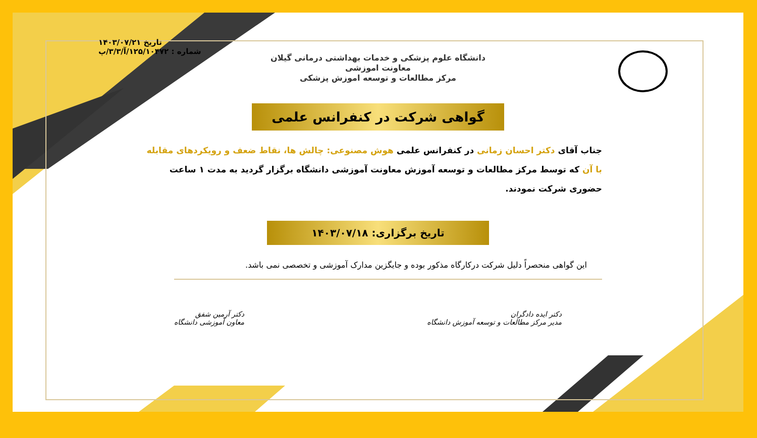تاریخ ۱۴۰۳/۰۷/۲۱
شماره : ۱۲۵/۱۰۴۷۲/آ/۳/۳/پ
دانشگاه علوم پزشکی و خدمات بهداشتی درمانی گیلان
معاونت اموزشی
مرکز مطالعات و توسعه اموزش پزشکی
گواهی شرکت در کنفرانس علمی
جناب آقای دکتر احسان زمانی در کنفرانس علمی هوش مصنوعی: چالش ها، نقاط ضعف و رویکردهای مقابله با آن که توسط مرکز مطالعات و توسعه آموزش معاونت آموزشی دانشگاه برگزار گردید به مدت ۱ ساعت حضوری شرکت نمودند.
تاریخ برگزاری: ۱۴۰۳/۰۷/۱۸
این گواهی منحصراً دلیل شرکت درکارگاه مذکور بوده و جایگزین مدارک آموزشی و تخصصی نمی باشد.
دکتر ایده دادگران
مدیر مرکز مطالعات و توسعه آموزش دانشگاه
دکتر آرمین شفق
معاون آموزشی دانشگاه